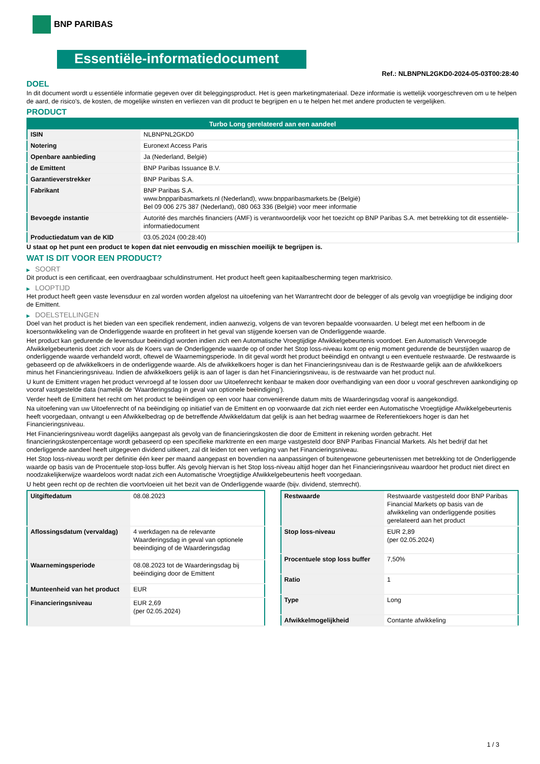BNP PARIBAS
Essentiële-informatiedocument
Ref.: NLBNPNL2GKD0-2024-05-03T00:28:40
DOEL
In dit document wordt u essentiële informatie gegeven over dit beleggingsproduct. Het is geen marketingmateriaal. Deze informatie is wettelijk voorgeschreven om u te helpen de aard, de risico's, de kosten, de mogelijke winsten en verliezen van dit product te begrijpen en u te helpen het met andere producten te vergelijken.
PRODUCT
| Turbo Long gerelateerd aan een aandeel | |
| --- | --- |
| ISIN | NLBNPNL2GKD0 |
| Notering | Euronext Access Paris |
| Openbare aanbieding | Ja (Nederland, België) |
| de Emittent | BNP Paribas Issuance B.V. |
| Garantieverstrekker | BNP Paribas S.A. |
| Fabrikant | BNP Paribas S.A. www.bnpparibasmarkets.nl (Nederland), www.bnpparibasmarkets.be (België) Bel 09 006 275 387 (Nederland), 080 063 336 (België) voor meer informatie |
| Bevoegde instantie | Autorité des marchés financiers (AMF) is verantwoordelijk voor het toezicht op BNP Paribas S.A. met betrekking tot dit essentiële-informatiedocument |
| Productiedatum van de KID | 03.05.2024 (00:28:40) |
U staat op het punt een product te kopen dat niet eenvoudig en misschien moeilijk te begrijpen is.
WAT IS DIT VOOR EEN PRODUCT?
▶ SOORT
Dit product is een certificaat, een overdraagbaar schuldinstrument. Het product heeft geen kapitaalbescherming tegen marktrisico.
▶ LOOPTIJD
Het product heeft geen vaste levensduur en zal worden worden afgelost na uitoefening van het Warrantrecht door de belegger of als gevolg van vroegtijdige be indiging door de Emittent.
▶ DOELSTELLINGEN
Doel van het product is het bieden van een specifiek rendement, indien aanwezig, volgens de van tevoren bepaalde voorwaarden. U belegt met een hefboom in de koersontwikkeling van de Onderliggende waarde en profiteert in het geval van stijgende koersen van de Onderliggende waarde.
Het product kan gedurende de levensduur beëindigd worden indien zich een Automatische Vroegtijdige Afwikkelgebeurtenis voordoet. Een Automatisch Vervroegde Afwikkelgebeurtenis doet zich voor als de Koers van de Onderliggende waarde op of onder het Stop loss-niveau komt op enig moment gedurende de beurstijden waarop de onderliggende waarde verhandeld wordt, oftewel de Waarnemingsperiode. In dit geval wordt het product beëindigd en ontvangt u een eventuele restwaarde. De restwaarde is gebaseerd op de afwikkelkoers in de onderliggende waarde. Als de afwikkelkoers hoger is dan het Financieringsniveau dan is de Restwaarde gelijk aan de afwikkelkoers minus het Financieringsniveau. Indien de afwikkelkoers gelijk is aan of lager is dan het Financieringsniveau, is de restwaarde van het product nul.
U kunt de Emittent vragen het product vervroegd af te lossen door uw Uitoefenrecht kenbaar te maken door overhandiging van een door u vooraf geschreven aankondiging op vooraf vastgestelde data (namelijk de ‘Waarderingsdag in geval van optionele beëindiging’).
Verder heeft de Emittent het recht om het product te beëindigen op een voor haar conveniërende datum mits de Waarderingsdag vooraf is aangekondigd.
Na uitoefening van uw Uitoefenrecht of na beëindiging op initiatief van de Emittent en op voorwaarde dat zich niet eerder een Automatische Vroegtijdige Afwikkelgebeurtenis heeft voorgedaan, ontvangt u een Afwikkelbedrag op de betreffende Afwikkeldatum dat gelijk is aan het bedrag waarmee de Referentiekoers hoger is dan het Financieringsniveau.
Het Financieringsniveau wordt dagelijks aangepast als gevolg van de financieringskosten die door de Emittent in rekening worden gebracht. Het financieringskostenpercentage wordt gebaseerd op een specifieke marktrente en een marge vastgesteld door BNP Paribas Financial Markets. Als het bedrijf dat het onderliggende aandeel heeft uitgegeven dividend uitkeert, zal dit leiden tot een verlaging van het Financieringsniveau.
Het Stop loss-niveau wordt per definitie één keer per maand aangepast en bovendien na aanpassingen of buitengewone gebeurtenissen met betrekking tot de Onderliggende waarde op basis van de Procentuele stop-loss buffer. Als gevolg hiervan is het Stop loss-niveau altijd hoger dan het Financieringsniveau waardoor het product niet direct en noodzakelijkerwijze waardeloos wordt nadat zich een Automatische Vroegtijdige Afwikkelgebeurtenis heeft voorgedaan.
U hebt geen recht op de rechten die voortvloeien uit het bezit van de Onderliggende waarde (bijv. dividend, stemrecht).
| Uitgiftedatum | 08.08.2023 |
| Aflossingsdatum (vervaldag) | 4 werkdagen na de relevante Waarderingsdag in geval van optionele beeindiging of de Waarderingsdag |
| Waarnemingsperiode | 08.08.2023 tot de Waarderingsdag bij beëindiging door de Emittent |
| Munteenheid van het product | EUR |
| Financieringsniveau | EUR 2,69 (per 02.05.2024) |
| Restwaarde | Restwaarde vastgesteld door BNP Paribas Financial Markets op basis van de afwikkeling van onderliggende posities gerelateerd aan het product |
| Stop loss-niveau | EUR 2,89 (per 02.05.2024) |
| Procentuele stop loss buffer | 7,50% |
| Ratio | 1 |
| Type | Long |
| Afwikkelmogelijkheid | Contante afwikkeling |
1 / 3